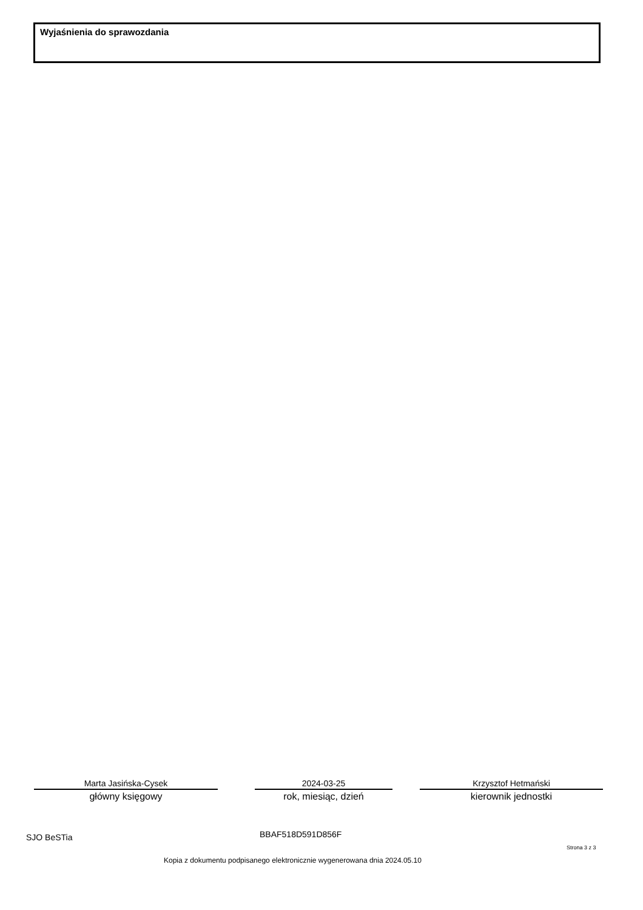Wyjaśnienia do sprawozdania
Marta Jasińska-Cysek
główny księgowy
2024-03-25
rok, miesiąc, dzień
Krzysztof Hetmański
kierownik jednostki
SJO BeSTia BBAF518D591D856F
Strona 3 z 3
Kopia z dokumentu podpisanego elektronicznie wygenerowana dnia 2024.05.10